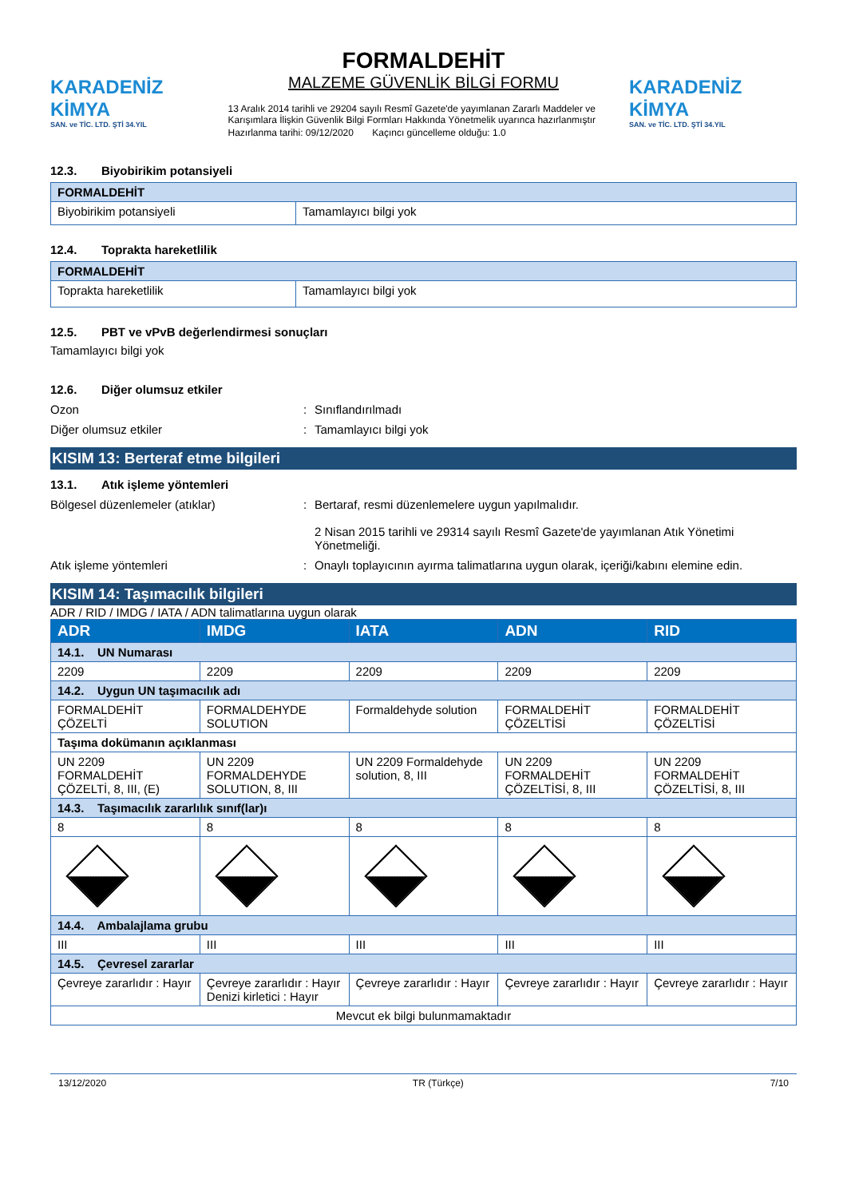KARADENİZ KİMYA
SAN. ve TİC. LTD. ŞTİ 34.YIL
FORMALDEHİT
MALZEME GÜVENLİK BİLGİ FORMU
13 Aralık 2014 tarihli ve 29204 sayılı Resmî Gazete'de yayımlanan Zararlı Maddeler ve Karışımlara İlişkin Güvenlik Bilgi Formları Hakkında Yönetmelik uyarınca hazırlanmıştır
Hazırlanma tarihi: 09/12/2020 Kaçıncı güncelleme olduğu: 1.0
KARADENİZ KİMYA
SAN. ve TİC. LTD. ŞTİ 34.YIL
12.3. Biyobirikim potansiyeli
| FORMALDEHİT | |
| Biyobirikim potansiyeli | Tamamlayıcı bilgi yok |
12.4. Toprakta hareketlilik
| FORMALDEHİT | |
| Toprakta hareketlilik | Tamamlayıcı bilgi yok |
12.5. PBT ve vPvB değerlendirmesi sonuçları
Tamamlayıcı bilgi yok
12.6. Diğer olumsuz etkiler
Ozon : Sınıflandırılmadı
Diğer olumsuz etkiler : Tamamlayıcı bilgi yok
KISIM 13: Berteraf etme bilgileri
13.1. Atık işleme yöntemleri
Bölgesel düzenlemeler (atıklar) : Bertaraf, resmi düzenlemelere uygun yapılmalıdır.
2 Nisan 2015 tarihli ve 29314 sayılı Resmî Gazete'de yayımlanan Atık Yönetimi Yönetmeliği.
Atık işleme yöntemleri : Onaylı toplayıcının ayırma talimatlarına uygun olarak, içeriği/kabını elemine edin.
KISIM 14: Taşımacılık bilgileri
ADR / RID / IMDG / IATA / ADN talimatlarına uygun olarak
| ADR | IMDG | IATA | ADN | RID |
| 14.1. UN Numarası | | | | |
| 2209 | 2209 | 2209 | 2209 | 2209 |
| 14.2. Uygun UN taşımacılık adı | | | | |
| FORMALDEHİT ÇÖZELTİ | FORMALDEHYDE SOLUTION | Formaldehyde solution | FORMALDEHİT ÇÖZELTİSİ | FORMALDEHİT ÇÖZELTİSİ |
| Taşıma dokümanın açıklanması | | | | |
| UN 2209 FORMALDEHİT ÇÖZELTİ, 8, III, (E) | UN 2209 FORMALDEHYDE SOLUTION, 8, III | UN 2209 Formaldehyde solution, 8, III | UN 2209 FORMALDEHİT ÇÖZELTİSİ, 8, III | UN 2209 FORMALDEHİT ÇÖZELTİSİ, 8, III |
| 14.3. Taşımacılık zararlılık sınıf(lar)ı | | | | |
| 8 | 8 | 8 | 8 | 8 |
| 14.4. Ambalajlama grubu | | | | |
| III | III | III | III | III |
| 14.5. Çevresel zararlar | | | | |
| Çevreye zararlıdır : Hayır | Çevreye zararlıdır : Hayır Denizi kirletici : Hayır | Çevreye zararlıdır : Hayır | Çevreye zararlıdır : Hayır | Çevreye zararlıdır : Hayır |
| Mevcut ek bilgi bulunmamaktadır | | | | |
13/12/2020 TR (Türkçe) 7/10